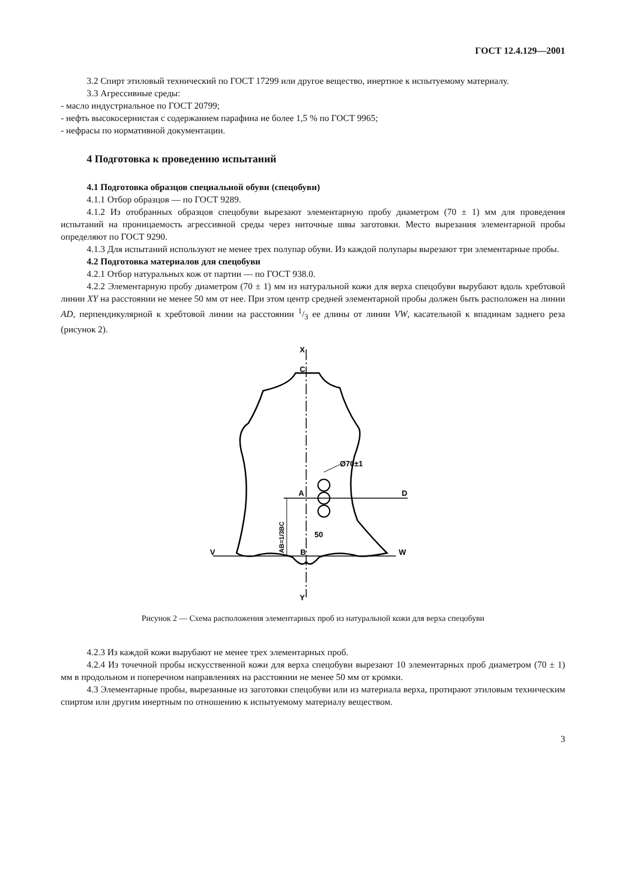ГОСТ 12.4.129—2001
3.2 Спирт этиловый технический по ГОСТ 17299 или другое вещество, инертное к испытуемому материалу.
3.3 Агрессивные среды:
- масло индустриальное по ГОСТ 20799;
- нефть высокосернистая с содержанием парафина не более 1,5 % по ГОСТ 9965;
- нефрасы по нормативной документации.
4 Подготовка к проведению испытаний
4.1 Подготовка образцов специальной обуви (спецобуви)
4.1.1 Отбор образцов — по ГОСТ 9289.
4.1.2 Из отобранных образцов спецобуви вырезают элементарную пробу диаметром (70 ± 1) мм для проведения испытаний на проницаемость агрессивной среды через ниточные швы заготовки. Место вырезания элементарной пробы определяют по ГОСТ 9290.
4.1.3 Для испытаний используют не менее трех полупар обуви. Из каждой полупары вырезают три элементарные пробы.
4.2 Подготовка материалов для спецобуви
4.2.1 Отбор натуральных кож от партии — по ГОСТ 938.0.
4.2.2 Элементарную пробу диаметром (70 ± 1) мм из натуральной кожи для верха спецобуви вырубают вдоль хребтовой линии XY на расстоянии не менее 50 мм от нее. При этом центр средней элементарной пробы должен быть расположен на линии AD, перпендикулярной к хребтовой линии на расстоянии 1/3 ее длины от линии VW, касательной к впадинам заднего реза (рисунок 2).
X
C
Ø70±1
A
D
V
B
W
50
Y
AB=1/3BC
Рисунок 2 — Схема расположения элементарных проб из натуральной кожи для верха спецобуви
4.2.3 Из каждой кожи вырубают не менее трех элементарных проб.
4.2.4 Из точечной пробы искусственной кожи для верха спецобуви вырезают 10 элементарных проб диаметром (70 ± 1) мм в продольном и поперечном направлениях на расстоянии не менее 50 мм от кромки.
4.3 Элементарные пробы, вырезанные из заготовки спецобуви или из материала верха, протирают этиловым техническим спиртом или другим инертным по отношению к испытуемому материалу веществом.
3